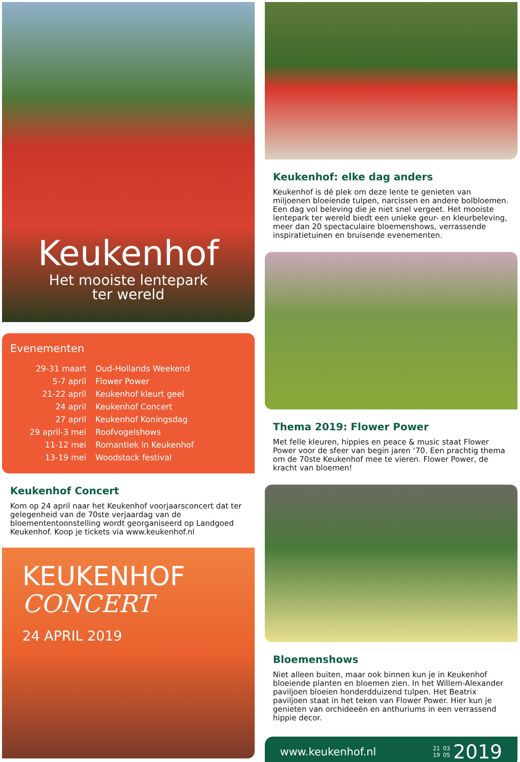Keukenhof
Het mooiste lentepark
ter wereld
Evenementen
| 29-31 maart | Oud-Hollands Weekend |
| 5-7 april | Flower Power |
| 21-22 april | Keukenhof kleurt geel |
| 24 april | Keukenhof Concert |
| 27 april | Keukenhof Koningsdag |
| 29 april-3 mei | Roofvogelshows |
| 11-12 mei | Romantiek in Keukenhof |
| 13-19 mei | Woodstock festival |
Keukenhof Concert
Kom op 24 april naar het Keukenhof voorjaarsconcert dat ter gelegenheid van de 70ste verjaardag van de bloemententoonstelling wordt georganiseerd op Landgoed Keukenhof. Koop je tickets via www.keukenhof.nl
KEUKENHOF
CONCERT
24 APRIL 2019
Keukenhof: elke dag anders
Keukenhof is dé plek om deze lente te genieten van miljoenen bloeiende tulpen, narcissen en andere bolbloemen. Een dag vol beleving die je niet snel vergeet. Het mooiste lentepark ter wereld biedt een unieke geur- en kleurbeleving, meer dan 20 spectaculaire bloemenshows, verrassende inspiratietuinen en bruisende evenementen.
Thema 2019: Flower Power
Met felle kleuren, hippies en peace & music staat Flower Power voor de sfeer van begin jaren ‘70. Een prachtig thema om de 70ste Keukenhof mee te vieren. Flower Power, de kracht van bloemen!
Bloemenshows
Niet alleen buiten, maar ook binnen kun je in Keukenhof bloeiende planten en bloemen zien. In het Willem-Alexander paviljoen bloeien honderdduizend tulpen. Het Beatrix paviljoen staat in het teken van Flower Power. Hier kun je genieten van orchideeën en anthuriums in een verrassend hippie decor.
www.keukenhof.nl 21
19 03
05 2019